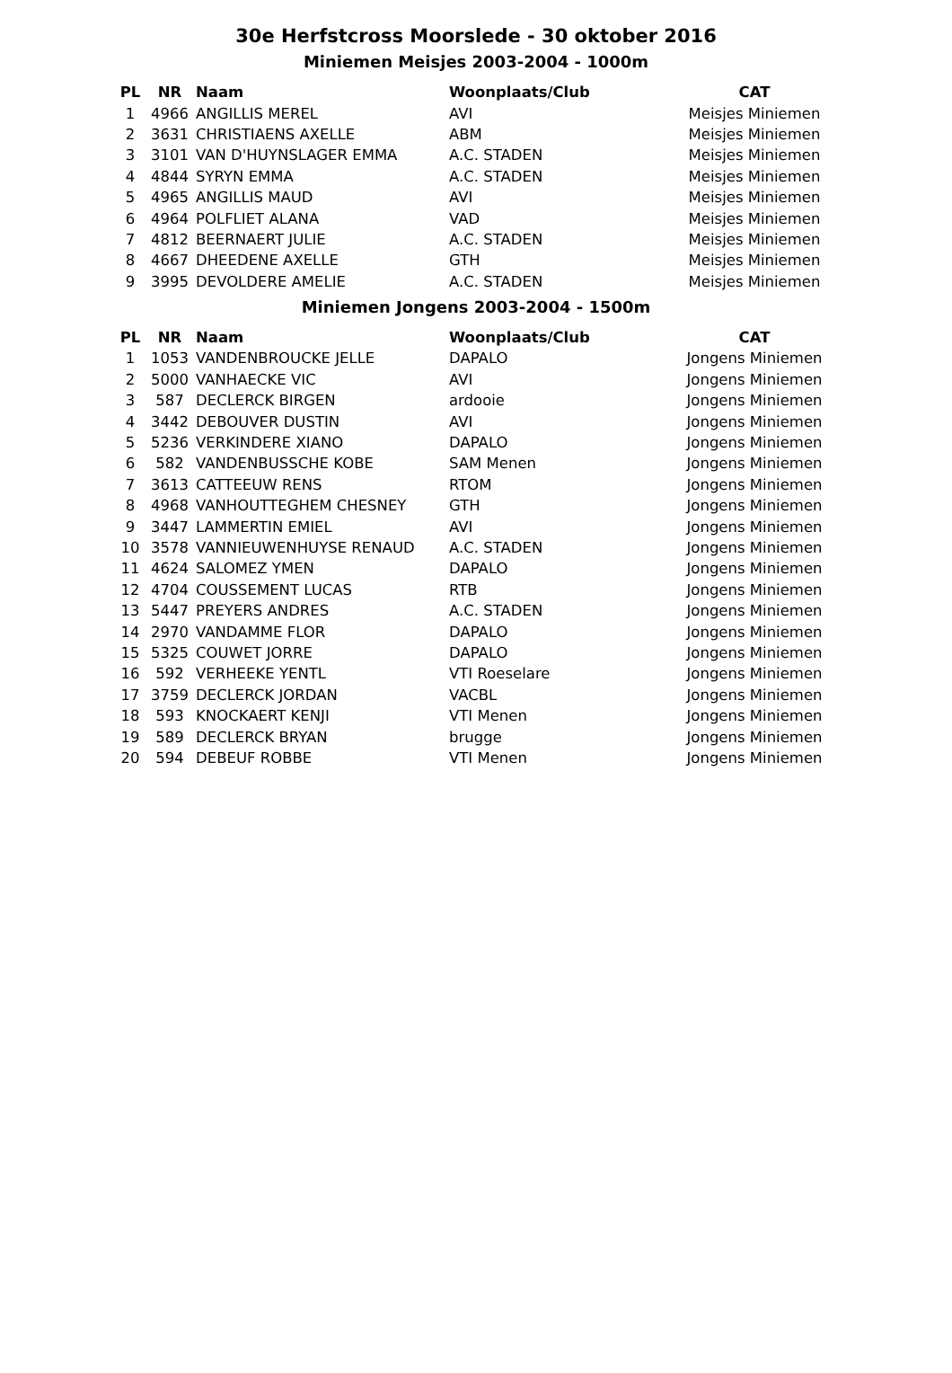30e Herfstcross Moorslede - 30 oktober 2016
Miniemen Meisjes 2003-2004 - 1000m
| PL | NR | Naam | Woonplaats/Club | CAT |
| --- | --- | --- | --- | --- |
| 1 | 4966 | ANGILLIS MEREL | AVI | Meisjes Miniemen |
| 2 | 3631 | CHRISTIAENS AXELLE | ABM | Meisjes Miniemen |
| 3 | 3101 | VAN D'HUYNSLAGER EMMA | A.C. STADEN | Meisjes Miniemen |
| 4 | 4844 | SYRYN EMMA | A.C. STADEN | Meisjes Miniemen |
| 5 | 4965 | ANGILLIS MAUD | AVI | Meisjes Miniemen |
| 6 | 4964 | POLFLIET ALANA | VAD | Meisjes Miniemen |
| 7 | 4812 | BEERNAERT JULIE | A.C. STADEN | Meisjes Miniemen |
| 8 | 4667 | DHEEDENE AXELLE | GTH | Meisjes Miniemen |
| 9 | 3995 | DEVOLDERE AMELIE | A.C. STADEN | Meisjes Miniemen |
Miniemen Jongens 2003-2004 - 1500m
| PL | NR | Naam | Woonplaats/Club | CAT |
| --- | --- | --- | --- | --- |
| 1 | 1053 | VANDENBROUCKE JELLE | DAPALO | Jongens Miniemen |
| 2 | 5000 | VANHAECKE VIC | AVI | Jongens Miniemen |
| 3 | 587 | DECLERCK BIRGEN | ardooie | Jongens Miniemen |
| 4 | 3442 | DEBOUVER DUSTIN | AVI | Jongens Miniemen |
| 5 | 5236 | VERKINDERE XIANO | DAPALO | Jongens Miniemen |
| 6 | 582 | VANDENBUSSCHE KOBE | SAM Menen | Jongens Miniemen |
| 7 | 3613 | CATTEEUW RENS | RTOM | Jongens Miniemen |
| 8 | 4968 | VANHOUTTEGHEM CHESNEY | GTH | Jongens Miniemen |
| 9 | 3447 | LAMMERTIN EMIEL | AVI | Jongens Miniemen |
| 10 | 3578 | VANNIEUWENHUYSE RENAUD | A.C. STADEN | Jongens Miniemen |
| 11 | 4624 | SALOMEZ YMEN | DAPALO | Jongens Miniemen |
| 12 | 4704 | COUSSEMENT LUCAS | RTB | Jongens Miniemen |
| 13 | 5447 | PREYERS ANDRES | A.C. STADEN | Jongens Miniemen |
| 14 | 2970 | VANDAMME FLOR | DAPALO | Jongens Miniemen |
| 15 | 5325 | COUWET JORRE | DAPALO | Jongens Miniemen |
| 16 | 592 | VERHEEKE YENTL | VTI Roeselare | Jongens Miniemen |
| 17 | 3759 | DECLERCK JORDAN | VACBL | Jongens Miniemen |
| 18 | 593 | KNOCKAERT KENJI | VTI Menen | Jongens Miniemen |
| 19 | 589 | DECLERCK BRYAN | brugge | Jongens Miniemen |
| 20 | 594 | DEBEUF ROBBE | VTI Menen | Jongens Miniemen |